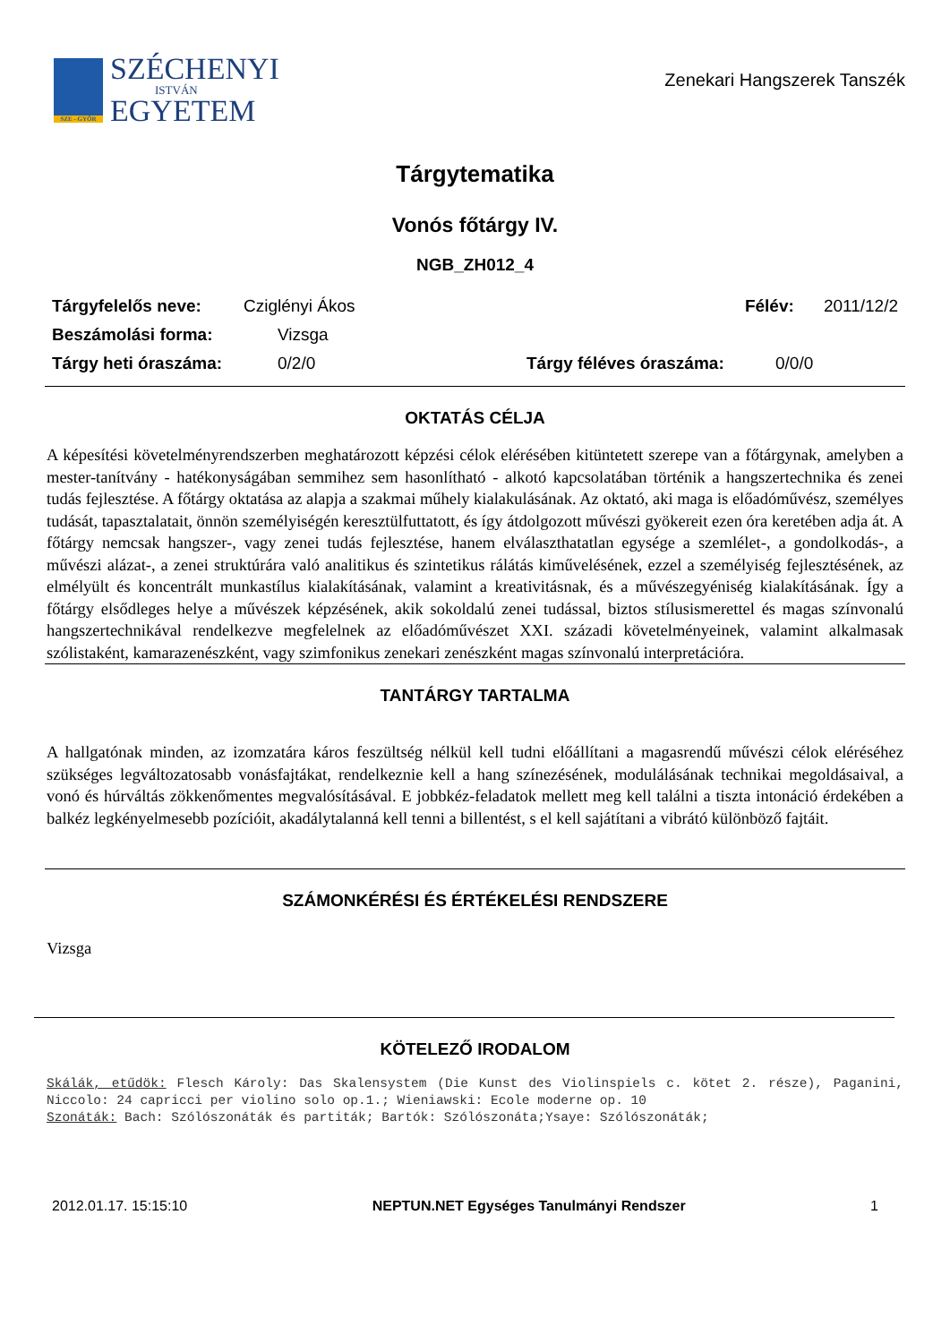SZE - GYŐR
SZÉCHENYI
ISTVÁN
EGYETEM
Zenekari Hangszerek Tanszék
Tárgytematika
Vonós főtárgy IV.
NGB_ZH012_4
Tárgyfelelős neve: Cziglényi Ákos Félév: 2011/12/2
Beszámolási forma: Vizsga
Tárgy heti óraszáma: 0/2/0 Tárgy féléves óraszáma: 0/0/0
OKTATÁS CÉLJA
A képesítési követelményrendszerben meghatározott képzési célok elérésében kitüntetett szerepe van a főtárgynak, amelyben a mester-tanítvány - hatékonyságában semmihez sem hasonlítható - alkotó kapcsolatában történik a hangszertechnika és zenei tudás fejlesztése. A főtárgy oktatása az alapja a szakmai műhely kialakulásának. Az oktató, aki maga is előadóművész, személyes tudását, tapasztalatait, önnön személyiségén keresztülfuttatott, és így átdolgozott művészi gyökereit ezen óra keretében adja át. A főtárgy nemcsak hangszer-, vagy zenei tudás fejlesztése, hanem elválaszthatatlan egysége a szemlélet-, a gondolkodás-, a művészi alázat-, a zenei struktúrára való analitikus és szintetikus rálátás kiművelésének, ezzel a személyiség fejlesztésének, az elmélyült és koncentrált munkastílus kialakításának, valamint a kreativitásnak, és a művészegyéniség kialakításának. Így a főtárgy elsődleges helye a művészek képzésének, akik sokoldalú zenei tudással, biztos stílusismerettel és magas színvonalú hangszertechnikával rendelkezve megfelelnek az előadóművészet XXI. századi követelményeinek, valamint alkalmasak szólistaként, kamarazenészként, vagy szimfonikus zenekari zenészként magas színvonalú interpretációra.
TANTÁRGY TARTALMA
A hallgatónak minden, az izomzatára káros feszültség nélkül kell tudni előállítani a magasrendű művészi célok eléréséhez szükséges legváltozatosabb vonásfajtákat, rendelkeznie kell a hang színezésének, modulálásának technikai megoldásaival, a vonó és húrváltás zökkenőmentes megvalósításával. E jobbkéz-feladatok mellett meg kell találni a tiszta intonáció érdekében a balkéz legkényelmesebb pozícióit, akadálytalanná kell tenni a billentést, s el kell sajátítani a vibrátó különböző fajtáit.
SZÁMONKÉRÉSI ÉS ÉRTÉKELÉSI RENDSZERE
Vizsga
KÖTELEZŐ IRODALOM
Skálák, etűdök: Flesch Károly: Das Skalensystem (Die Kunst des Violinspiels c. kötet 2. része), Paganini, Niccolo: 24 capricci per violino solo op.1.; Wieniawski: Ecole moderne op. 10
Szonáták: Bach: Szólószonáták és partiták; Bartók: Szólószonáta;Ysaye: Szólószonáták;
2012.01.17. 15:15:10 NEPTUN.NET Egységes Tanulmányi Rendszer 1